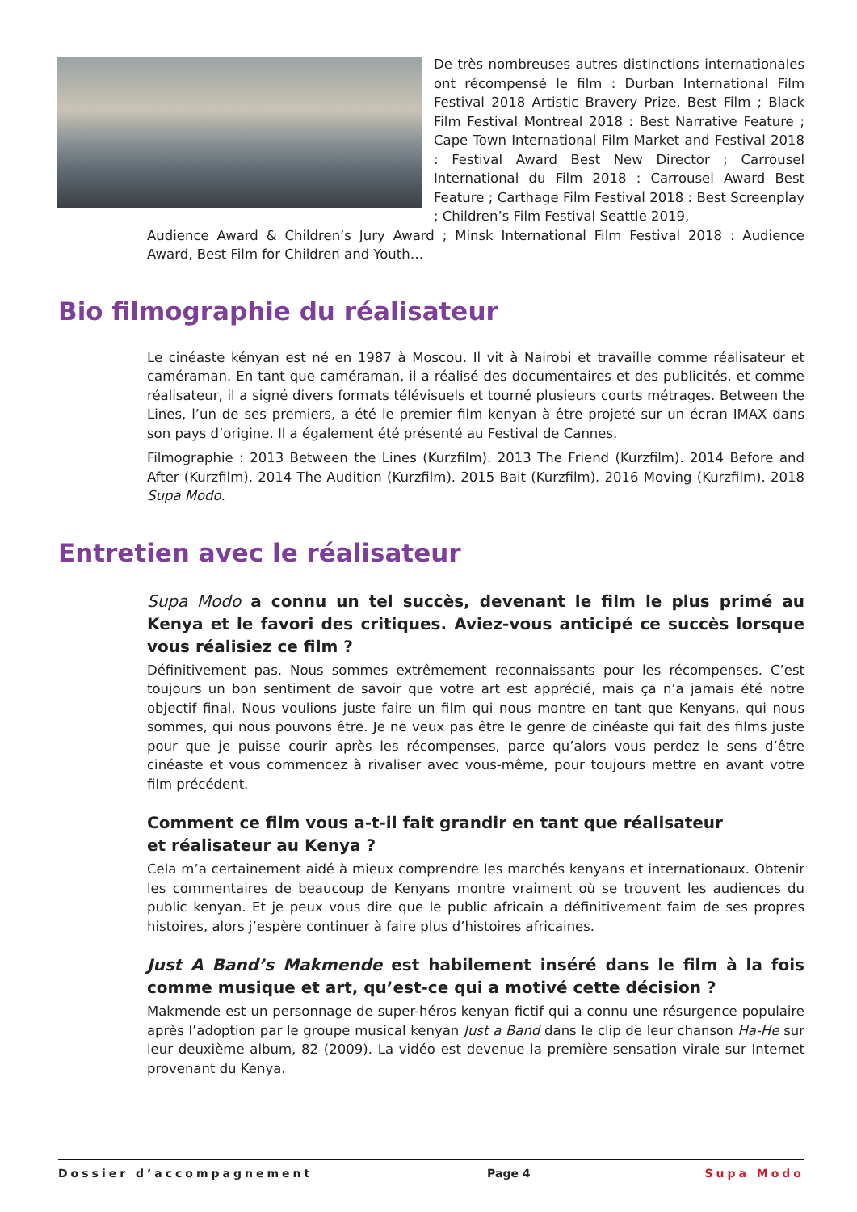De très nombreuses autres distinctions internationales ont récompensé le film : Durban International Film Festival 2018 Artistic Bravery Prize, Best Film ; Black Film Festival Montreal 2018 : Best Narrative Feature ; Cape Town International Film Market and Festival 2018 : Festival Award Best New Director ; Carrousel International du Film 2018 : Carrousel Award Best Feature ; Carthage Film Festival 2018 : Best Screenplay ; Children’s Film Festival Seattle 2019,
Audience Award & Children’s Jury Award ; Minsk International Film Festival 2018 : Audience Award, Best Film for Children and Youth…
Bio filmographie du réalisateur
Le cinéaste kényan est né en 1987 à Moscou. Il vit à Nairobi et travaille comme réalisateur et caméraman. En tant que caméraman, il a réalisé des documentaires et des publicités, et comme réalisateur, il a signé divers formats télévisuels et tourné plusieurs courts métrages. Between the Lines, l’un de ses premiers, a été le premier film kenyan à être projeté sur un écran IMAX dans son pays d’origine. Il a également été présenté au Festival de Cannes.
Filmographie : 2013 Between the Lines (Kurzfilm). 2013 The Friend (Kurzfilm). 2014 Before and After (Kurzfilm). 2014 The Audition (Kurzfilm). 2015 Bait (Kurzfilm). 2016 Moving (Kurzfilm). 2018 Supa Modo.
Entretien avec le réalisateur
Supa Modo a connu un tel succès, devenant le film le plus primé au Kenya et le favori des critiques. Aviez-vous anticipé ce succès lorsque vous réalisiez ce film ?
Définitivement pas. Nous sommes extrêmement reconnaissants pour les récompenses. C’est toujours un bon sentiment de savoir que votre art est apprécié, mais ça n’a jamais été notre objectif final. Nous voulions juste faire un film qui nous montre en tant que Kenyans, qui nous sommes, qui nous pouvons être. Je ne veux pas être le genre de cinéaste qui fait des films juste pour que je puisse courir après les récompenses, parce qu’alors vous perdez le sens d’être cinéaste et vous commencez à rivaliser avec vous-même, pour toujours mettre en avant votre film précédent.
Comment ce film vous a-t-il fait grandir en tant que réalisateur
et réalisateur au Kenya ?
Cela m’a certainement aidé à mieux comprendre les marchés kenyans et internationaux. Obtenir les commentaires de beaucoup de Kenyans montre vraiment où se trouvent les audiences du public kenyan. Et je peux vous dire que le public africain a définitivement faim de ses propres histoires, alors j’espère continuer à faire plus d’histoires africaines.
Just A Band’s Makmende est habilement inséré dans le film à la fois comme musique et art, qu’est-ce qui a motivé cette décision ?
Makmende est un personnage de super-héros kenyan fictif qui a connu une résurgence populaire après l’adoption par le groupe musical kenyan Just a Band dans le clip de leur chanson Ha-He sur leur deuxième album, 82 (2009). La vidéo est devenue la première sensation virale sur Internet provenant du Kenya.
Dossier d’accompagnement Page 4 Supa Modo